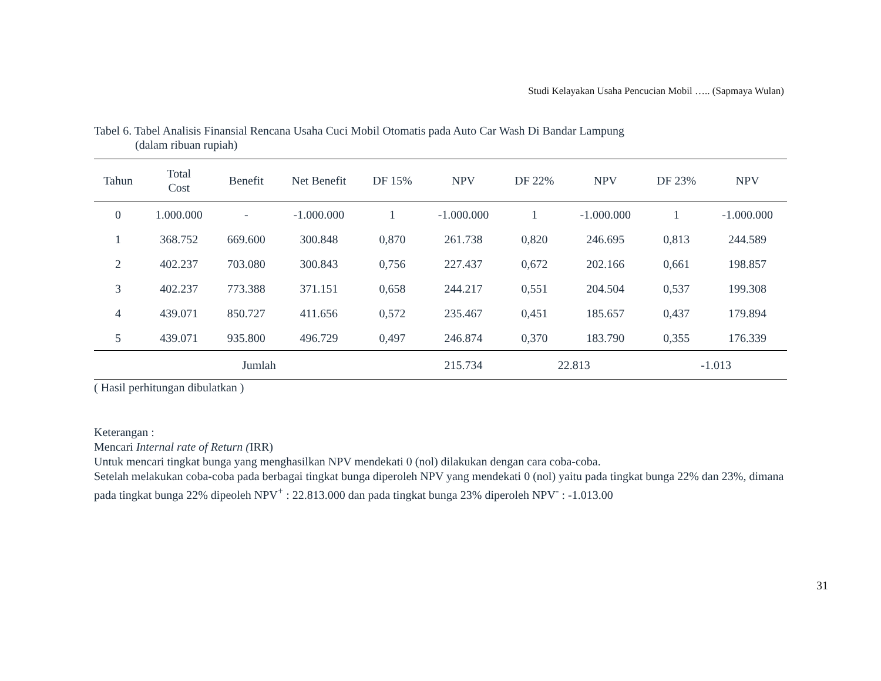Studi Kelayakan Usaha Pencucian Mobil ….. (Sapmaya Wulan)
Tabel 6. Tabel Analisis Finansial Rencana Usaha Cuci Mobil Otomatis pada Auto Car Wash Di Bandar Lampung
(dalam ribuan rupiah)
| Tahun | Total Cost | Benefit | Net Benefit | DF 15% | NPV | DF 22% | NPV | DF 23% | NPV |
| --- | --- | --- | --- | --- | --- | --- | --- | --- | --- |
| 0 | 1.000.000 | - | -1.000.000 | 1 | -1.000.000 | 1 | -1.000.000 | 1 | -1.000.000 |
| 1 | 368.752 | 669.600 | 300.848 | 0,870 | 261.738 | 0,820 | 246.695 | 0,813 | 244.589 |
| 2 | 402.237 | 703.080 | 300.843 | 0,756 | 227.437 | 0,672 | 202.166 | 0,661 | 198.857 |
| 3 | 402.237 | 773.388 | 371.151 | 0,658 | 244.217 | 0,551 | 204.504 | 0,537 | 199.308 |
| 4 | 439.071 | 850.727 | 411.656 | 0,572 | 235.467 | 0,451 | 185.657 | 0,437 | 179.894 |
| 5 | 439.071 | 935.800 | 496.729 | 0,497 | 246.874 | 0,370 | 183.790 | 0,355 | 176.339 |
| Jumlah | | | | | 215.734 | 22.813 | | -1.013 | |
( Hasil perhitungan dibulatkan )
Keterangan :
Mencari Internal rate of Return (IRR)
Untuk mencari tingkat bunga yang menghasilkan NPV mendekati 0 (nol) dilakukan dengan cara coba-coba.
Setelah melakukan coba-coba pada berbagai tingkat bunga diperoleh NPV yang mendekati 0 (nol) yaitu pada tingkat bunga 22% dan 23%, dimana pada tingkat bunga 22% dipeoleh NPV<sup>+</sup> : 22.813.000 dan pada tingkat bunga 23% diperoleh NPV<sup>-</sup> : -1.013.00
31